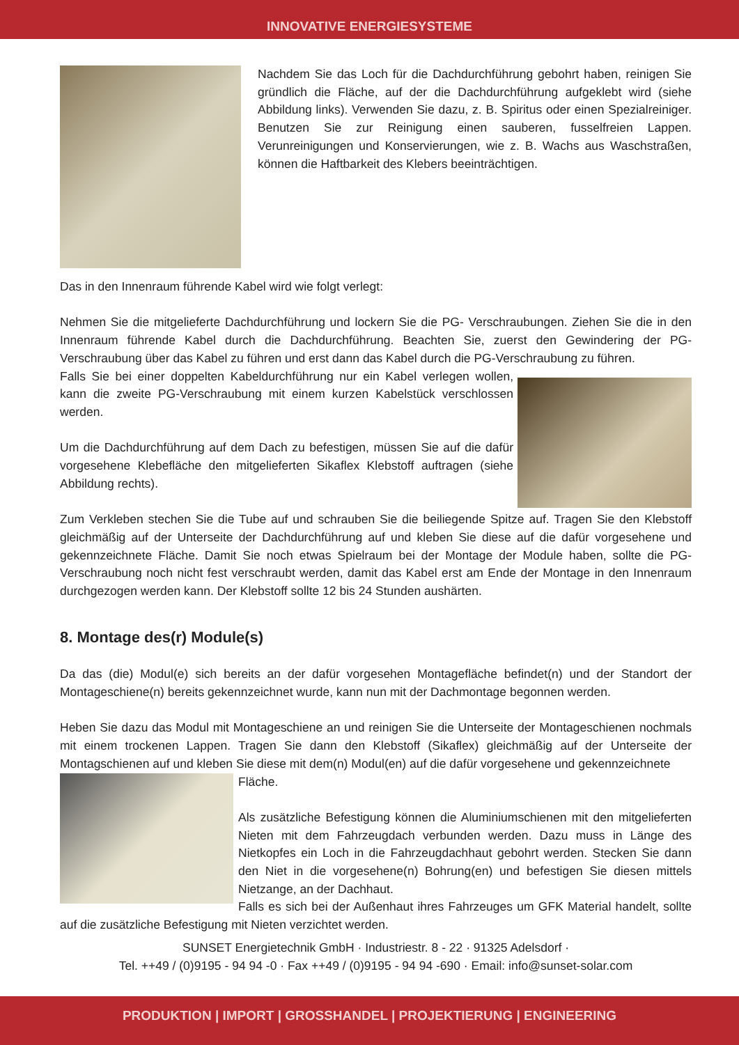INNOVATIVE ENERGIESYSTEME
Nachdem Sie das Loch für die Dachdurchführung gebohrt haben, reinigen Sie gründlich die Fläche, auf der die Dachdurchführung aufgeklebt wird (siehe Abbildung links). Verwenden Sie dazu, z. B. Spiritus oder einen Spezialreiniger. Benutzen Sie zur Reinigung einen sauberen, fusselfreien Lappen. Verunreinigungen und Konservierungen, wie z. B. Wachs aus Waschstraßen, können die Haftbarkeit des Klebers beeinträchtigen.
Das in den Innenraum führende Kabel wird wie folgt verlegt:
Nehmen Sie die mitgelieferte Dachdurchführung und lockern Sie die PG- Verschraubungen. Ziehen Sie die in den Innenraum führende Kabel durch die Dachdurchführung. Beachten Sie, zuerst den Gewindering der PG-Verschraubung über das Kabel zu führen und erst dann das Kabel durch die PG-Verschraubung zu führen.
Falls Sie bei einer doppelten Kabeldurchführung nur ein Kabel verlegen wollen, kann die zweite PG-Verschraubung mit einem kurzen Kabelstück verschlossen werden.
Um die Dachdurchführung auf dem Dach zu befestigen, müssen Sie auf die dafür vorgesehene Klebefläche den mitgelieferten Sikaflex Klebstoff auftragen (siehe Abbildung rechts).
Zum Verkleben stechen Sie die Tube auf und schrauben Sie die beiliegende Spitze auf. Tragen Sie den Klebstoff gleichmäßig auf der Unterseite der Dachdurchführung auf und kleben Sie diese auf die dafür vorgesehene und gekennzeichnete Fläche. Damit Sie noch etwas Spielraum bei der Montage der Module haben, sollte die PG-Verschraubung noch nicht fest verschraubt werden, damit das Kabel erst am Ende der Montage in den Innenraum durchgezogen werden kann. Der Klebstoff sollte 12 bis 24 Stunden aushärten.
8. Montage des(r) Module(s)
Da das (die) Modul(e) sich bereits an der dafür vorgesehen Montagefläche befindet(n) und der Standort der Montageschiene(n) bereits gekennzeichnet wurde, kann nun mit der Dachmontage begonnen werden.
Heben Sie dazu das Modul mit Montageschiene an und reinigen Sie die Unterseite der Montageschienen nochmals mit einem trockenen Lappen. Tragen Sie dann den Klebstoff (Sikaflex) gleichmäßig auf der Unterseite der Montagschienen auf und kleben Sie diese mit dem(n) Modul(en) auf die dafür vorgesehene und gekennzeichnete
Fläche.
Als zusätzliche Befestigung können die Aluminiumschienen mit den mitgelieferten Nieten mit dem Fahrzeugdach verbunden werden. Dazu muss in Länge des Nietkopfes ein Loch in die Fahrzeugdachhaut gebohrt werden. Stecken Sie dann den Niet in die vorgesehene(n) Bohrung(en) und befestigen Sie diesen mittels Nietzange, an der Dachhaut.
Falls es sich bei der Außenhaut ihres Fahrzeuges um GFK Material handelt, sollte auf die zusätzliche Befestigung mit Nieten verzichtet werden.
SUNSET Energietechnik GmbH · Industriestr. 8 - 22 · 91325 Adelsdorf ·
Tel. ++49 / (0)9195 - 94 94 -0 · Fax ++49 / (0)9195 - 94 94 -690 · Email: info@sunset-solar.com
PRODUKTION | IMPORT | GROSSHANDEL | PROJEKTIERUNG | ENGINEERING